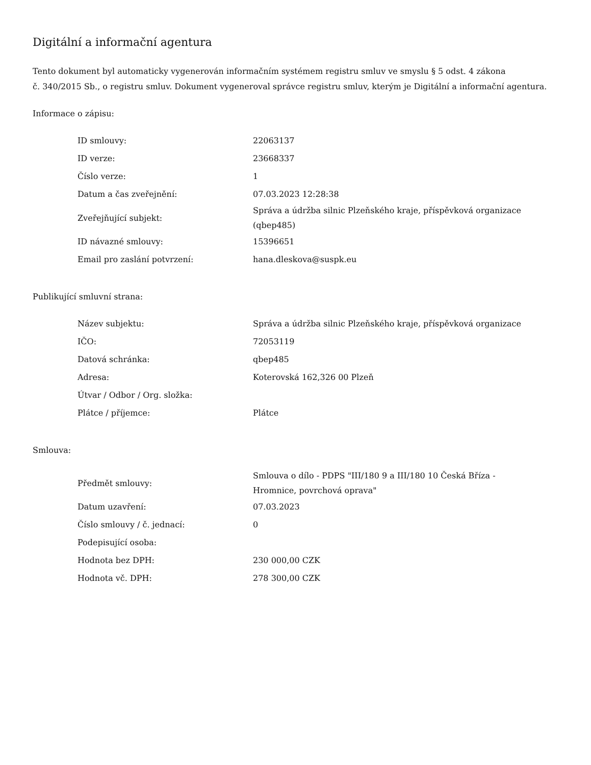Digitální a informační agentura
Tento dokument byl automaticky vygenerován informačním systémem registru smluv ve smyslu § 5 odst. 4 zákona
č. 340/2015 Sb., o registru smluv. Dokument vygeneroval správce registru smluv, kterým je Digitální a informační agentura.
Informace o zápisu:
| ID smlouvy: | 22063137 |
| ID verze: | 23668337 |
| Číslo verze: | 1 |
| Datum a čas zveřejnění: | 07.03.2023 12:28:38 |
| Zveřejňující subjekt: | Správa a údržba silnic Plzeňského kraje, příspěvková organizace (qbep485) |
| ID návazné smlouvy: | 15396651 |
| Email pro zaslání potvrzení: | hana.dleskova@suspk.eu |
Publikující smluvní strana:
| Název subjektu: | Správa a údržba silnic Plzeňského kraje, příspěvková organizace |
| IČO: | 72053119 |
| Datová schránka: | qbep485 |
| Adresa: | Koterovská 162,326 00 Plzeň |
| Útvar / Odbor / Org. složka: | |
| Plátce / příjemce: | Plátce |
Smlouva:
| Předmět smlouvy: | Smlouva o dílo - PDPS "III/180 9 a III/180 10 Česká Bříza - Hromnice, povrchová oprava" |
| Datum uzavření: | 07.03.2023 |
| Číslo smlouvy / č. jednací: | 0 |
| Podepisující osoba: | |
| Hodnota bez DPH: | 230 000,00 CZK |
| Hodnota vč. DPH: | 278 300,00 CZK |